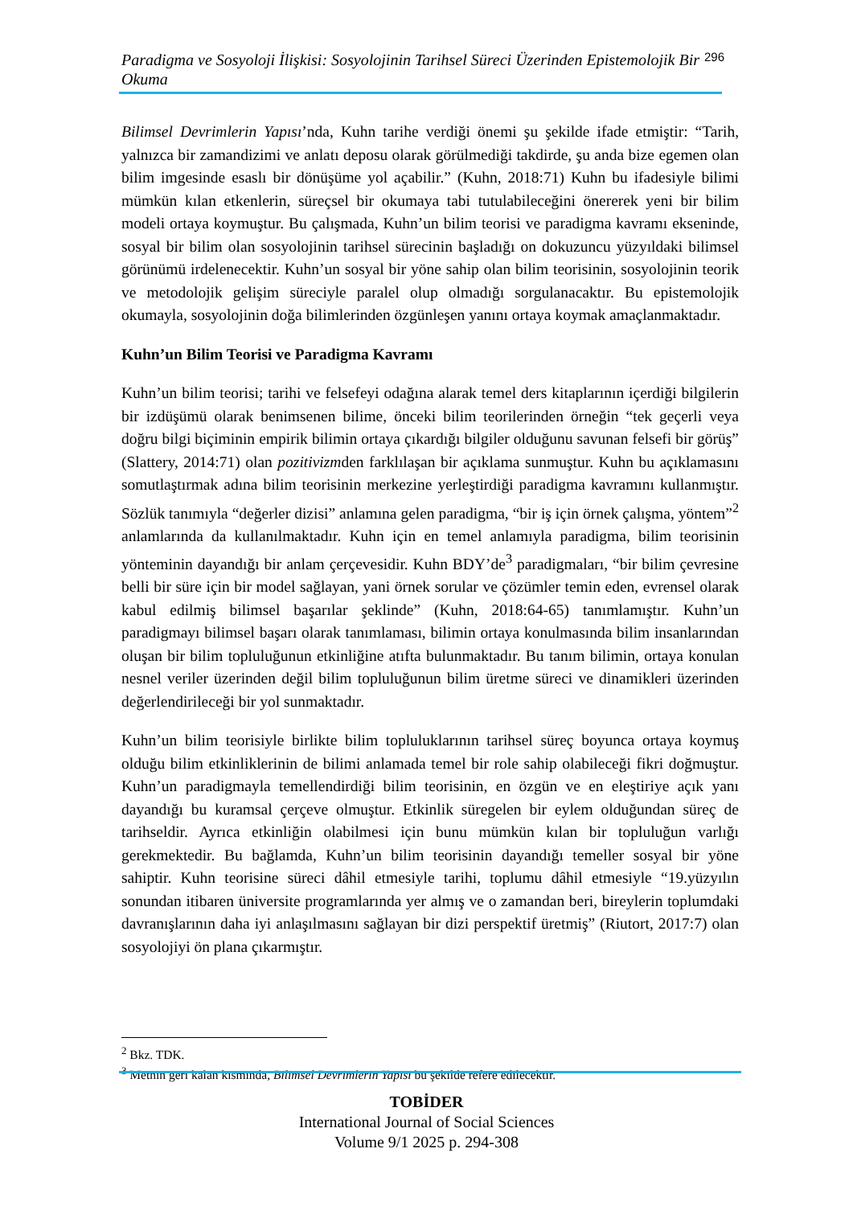Paradigma ve Sosyoloji İlişkisi: Sosyolojinin Tarihsel Süreci Üzerinden Epistemolojik Bir Okuma 296
Bilimsel Devrimlerin Yapısı’nda, Kuhn tarihe verdiği önemi şu şekilde ifade etmiştir: “Tarih, yalnızca bir zamandizimi ve anlatı deposu olarak görülmediği takdirde, şu anda bize egemen olan bilim imgesinde esaslı bir dönüşüme yol açabilir.” (Kuhn, 2018:71) Kuhn bu ifadesiyle bilimi mümkün kılan etkenlerin, süreçsel bir okumaya tabi tutulabileceğini önererek yeni bir bilim modeli ortaya koymuştur. Bu çalışmada, Kuhn’un bilim teorisi ve paradigma kavramı ekseninde, sosyal bir bilim olan sosyolojinin tarihsel sürecinin başladığı on dokuzuncu yüzyıldaki bilimsel görünümü irdelenecektir. Kuhn’un sosyal bir yöne sahip olan bilim teorisinin, sosyolojinin teorik ve metodolojik gelişim süreciyle paralel olup olmadığı sorgulanacaktır. Bu epistemolojik okumayla, sosyolojinin doğa bilimlerinden özgünleşen yanını ortaya koymak amaçlanmaktadır.
Kuhn’un Bilim Teorisi ve Paradigma Kavramı
Kuhn’un bilim teorisi; tarihi ve felsefeyi odağına alarak temel ders kitaplarının içerdiği bilgilerin bir izdüşümü olarak benimsenen bilime, önceki bilim teorilerinden örneğin “tek geçerli veya doğru bilgi biçiminin empirik bilimin ortaya çıkardığı bilgiler olduğunu savunan felsefi bir görüş” (Slattery, 2014:71) olan pozitivizmden farklılaşan bir açıklama sunmuştur. Kuhn bu açıklamasını somutlaştırmak adına bilim teorisinin merkezine yerleştirdiği paradigma kavramını kullanmıştır. Sözlük tanımıyla “değerler dizisi” anlamına gelen paradigma, “bir iş için örnek çalışma, yöntem”<sup>2</sup> anlamlarında da kullanılmaktadır. Kuhn için en temel anlamıyla paradigma, bilim teorisinin yönteminin dayandığı bir anlam çerçevesidir. Kuhn BDY’de<sup>3</sup> paradigmaları, “bir bilim çevresine belli bir süre için bir model sağlayan, yani örnek sorular ve çözümler temin eden, evrensel olarak kabul edilmiş bilimsel başarılar şeklinde” (Kuhn, 2018:64-65) tanımlamıştır. Kuhn’un paradigmayı bilimsel başarı olarak tanımlaması, bilimin ortaya konulmasında bilim insanlarından oluşan bir bilim topluluğunun etkinliğine atıfta bulunmaktadır. Bu tanım bilimin, ortaya konulan nesnel veriler üzerinden değil bilim topluluğunun bilim üretme süreci ve dinamikleri üzerinden değerlendirileceği bir yol sunmaktadır.
Kuhn’un bilim teorisiyle birlikte bilim topluluklarının tarihsel süreç boyunca ortaya koymuş olduğu bilim etkinliklerinin de bilimi anlamada temel bir role sahip olabileceği fikri doğmuştur. Kuhn’un paradigmayla temellendirdiği bilim teorisinin, en özgün ve en eleştiriye açık yanı dayandığı bu kuramsal çerçeve olmuştur. Etkinlik süregelen bir eylem olduğundan süreç de tarihseldir. Ayrıca etkinliğin olabilmesi için bunu mümkün kılan bir topluluğun varlığı gerekmektedir. Bu bağlamda, Kuhn’un bilim teorisinin dayandığı temeller sosyal bir yöne sahiptir. Kuhn teorisine süreci dâhil etmesiyle tarihi, toplumu dâhil etmesiyle “19.yüzyılın sonundan itibaren üniversite programlarında yer almış ve o zamandan beri, bireylerin toplumdaki davranışlarının daha iyi anlaşılmasını sağlayan bir dizi perspektif üretmiş” (Riutort, 2017:7) olan sosyolojiyi ön plana çıkarmıştır.
<sup>2</sup> Bkz. TDK.
<sup>3</sup> Metnin geri kalan kısmında, Bilimsel Devrimlerin Yapısı bu şekilde refere edilecektir.
TOBİDER
International Journal of Social Sciences
Volume 9/1 2025 p. 294-308